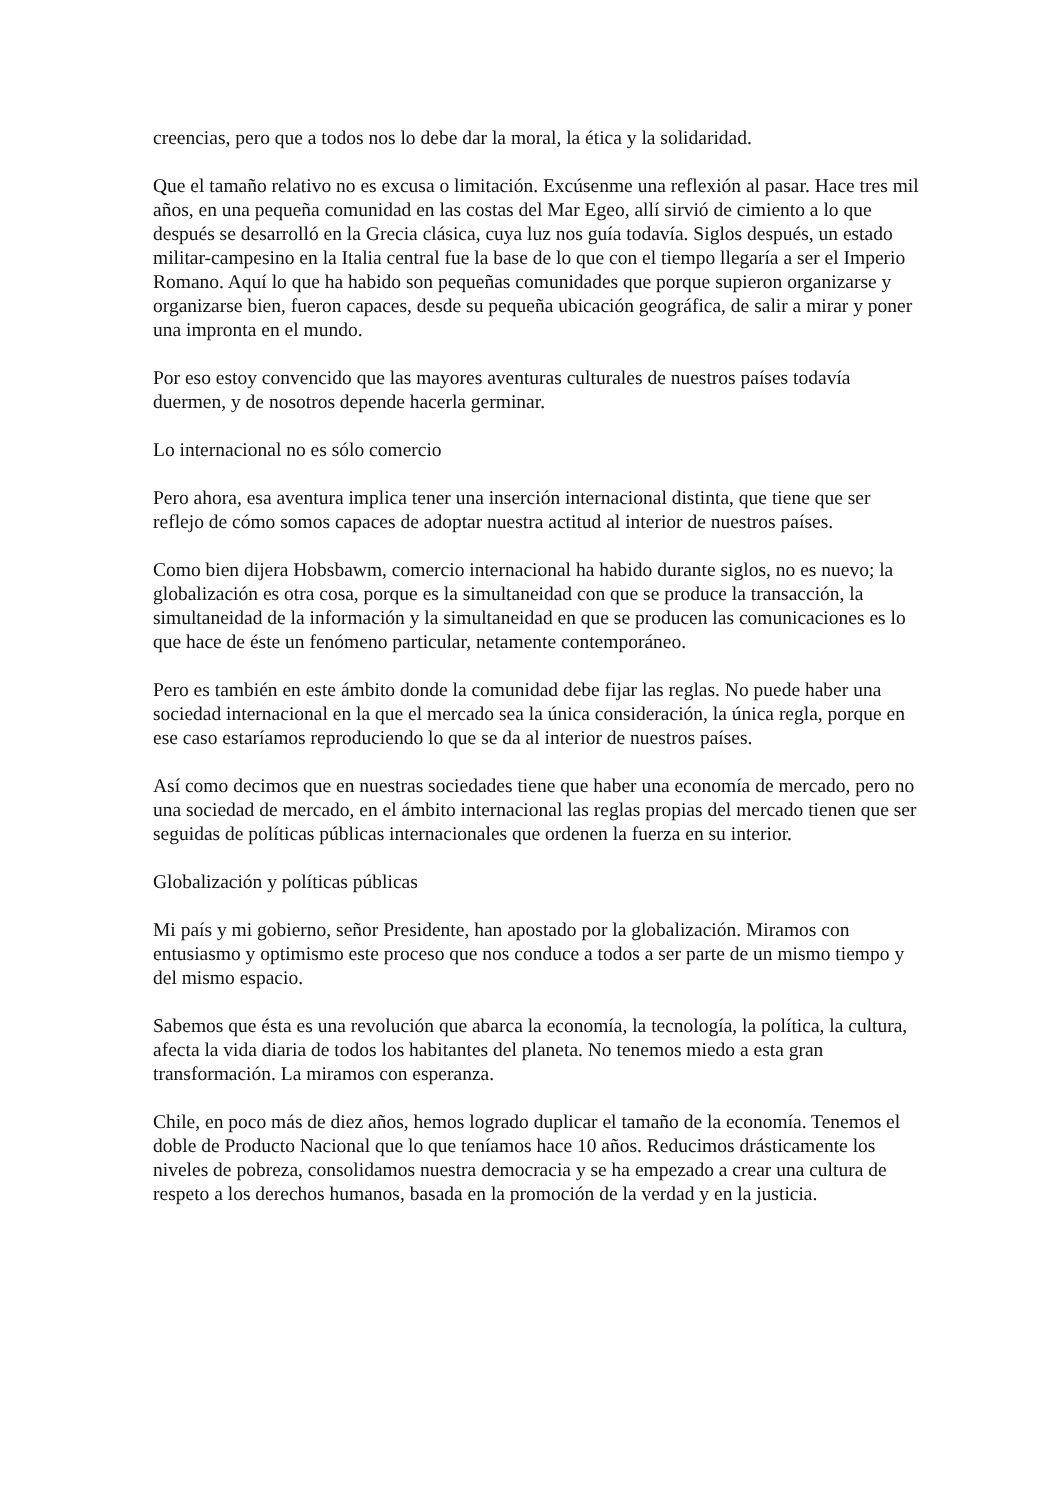creencias, pero que a todos nos lo debe dar la moral, la ética y la solidaridad.
Que el tamaño relativo no es excusa o limitación. Excúsenme una reflexión al pasar. Hace tres mil años, en una pequeña comunidad en las costas del Mar Egeo, allí sirvió de cimiento a lo que después se desarrolló en la Grecia clásica, cuya luz nos guía todavía. Siglos después, un estado militar-campesino en la Italia central fue la base de lo que con el tiempo llegaría a ser el Imperio Romano. Aquí lo que ha habido son pequeñas comunidades que porque supieron organizarse y organizarse bien, fueron capaces, desde su pequeña ubicación geográfica, de salir a mirar y poner una impronta en el mundo.
Por eso estoy convencido que las mayores aventuras culturales de nuestros países todavía duermen, y de nosotros depende hacerla germinar.
Lo internacional no es sólo comercio
Pero ahora, esa aventura implica tener una inserción internacional distinta, que tiene que ser reflejo de cómo somos capaces de adoptar nuestra actitud al interior de nuestros países.
Como bien dijera Hobsbawm, comercio internacional ha habido durante siglos, no es nuevo; la globalización es otra cosa, porque es la simultaneidad con que se produce la transacción, la simultaneidad de la información y la simultaneidad en que se producen las comunicaciones es lo que hace de éste un fenómeno particular, netamente contemporáneo.
Pero es también en este ámbito donde la comunidad debe fijar las reglas. No puede haber una sociedad internacional en la que el mercado sea la única consideración, la única regla, porque en ese caso estaríamos reproduciendo lo que se da al interior de nuestros países.
Así como decimos que en nuestras sociedades tiene que haber una economía de mercado, pero no una sociedad de mercado, en el ámbito internacional las reglas propias del mercado tienen que ser seguidas de políticas públicas internacionales que ordenen la fuerza en su interior.
Globalización y políticas públicas
Mi país y mi gobierno, señor Presidente, han apostado por la globalización. Miramos con entusiasmo y optimismo este proceso que nos conduce a todos a ser parte de un mismo tiempo y del mismo espacio.
Sabemos que ésta es una revolución que abarca la economía, la tecnología, la política, la cultura, afecta la vida diaria de todos los habitantes del planeta. No tenemos miedo a esta gran transformación. La miramos con esperanza.
Chile, en poco más de diez años, hemos logrado duplicar el tamaño de la economía. Tenemos el doble de Producto Nacional que lo que teníamos hace 10 años. Reducimos drásticamente los niveles de pobreza, consolidamos nuestra democracia y se ha empezado a crear una cultura de respeto a los derechos humanos, basada en la promoción de la verdad y en la justicia.